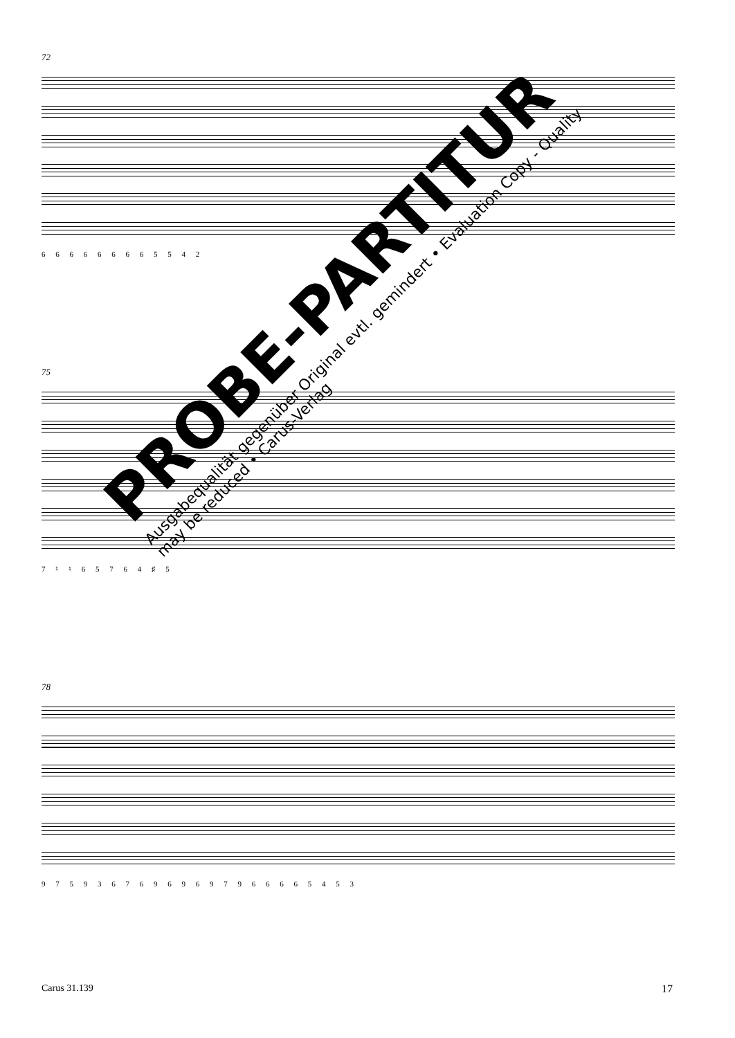72
6 6 6 6 6 6 6 6 5 5 4 2
75
7 ♮ ♮ 6 5 7 6 4 ♯ 5
78
9 7 5 9 3 6 7 6 9 6 9 6 9 7 9 6 6 6 6 5 4 5 3
PROBE-PARTITUR
Ausgabequalität gegenüber Original evtl. gemindert • Evaluation Copy - Quality may be reduced • Carus-Verlag
Carus 31.139 17